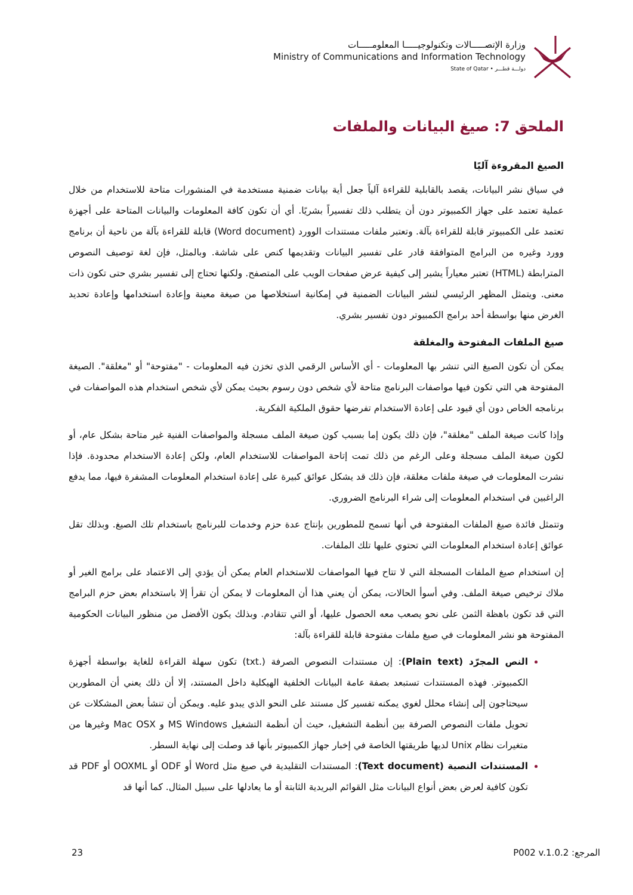وزارة الإتصـــــالات وتكنولوجيـــــا المعلومـــــات
Ministry of Communications and Information Technology
State of Qatar • دولـــة قطـــر
الملحق 7: صيغ البيانات والملفات
الصيغ المقروءة آليًا
في سياق نشر البيانات، يقصد بالقابلية للقراءة آلياً جعل أية بيانات ضمنية مستخدمة في المنشورات متاحة للاستخدام من خلال عملية تعتمد على جهاز الكمبيوتر دون أن يتطلب ذلك تفسيراً بشريًا. أي أن تكون كافة المعلومات والبيانات المتاحة على أجهزة تعتمد على الكمبيوتر قابلة للقراءة بآلة. وتعتبر ملفات مستندات الوورد (Word document) قابلة للقراءة بآلة من ناحية أن برنامج وورد وغيره من البرامج المتوافقة قادر على تفسير البيانات وتقديمها كنص على شاشة. وبالمثل، فإن لغة توصيف النصوص المترابطة (HTML) تعتبر معياراً يشير إلى كيفية عرض صفحات الويب على المتصفح. ولكنها تحتاج إلى تفسير بشري حتى تكون ذات معنى. ويتمثل المظهر الرئيسي لنشر البيانات الضمنية في إمكانية استخلاصها من صيغة معينة وإعادة استخدامها وإعادة تحديد الغرض منها بواسطة أحد برامج الكمبيوتر دون تفسير بشري.
صيغ الملفات المفتوحة والمغلقة
يمكن أن تكون الصيغ التي تنشر بها المعلومات - أي الأساس الرقمي الذي تخزن فيه المعلومات - "مفتوحة" أو "مغلقة". الصيغة المفتوحة هي التي تكون فيها مواصفات البرنامج متاحة لأي شخص دون رسوم بحيث يمكن لأي شخص استخدام هذه المواصفات في برنامجه الخاص دون أي قيود على إعادة الاستخدام تفرضها حقوق الملكية الفكرية.
وإذا كانت صيغة الملف "مغلقة"، فإن ذلك يكون إما بسبب كون صيغة الملف مسجلة والمواصفات الفنية غير متاحة بشكل عام، أو لكون صيغة الملف مسجلة وعلى الرغم من ذلك تمت إتاحة المواصفات للاستخدام العام، ولكن إعادة الاستخدام محدودة. فإذا نشرت المعلومات في صيغة ملفات مغلقة، فإن ذلك قد يشكل عوائق كبيرة على إعادة استخدام المعلومات المشفرة فيها، مما يدفع الراغبين في استخدام المعلومات إلى شراء البرنامج الضروري.
وتتمثل فائدة صيغ الملفات المفتوحة في أنها تسمح للمطورين بإنتاج عدة حزم وخدمات للبرنامج باستخدام تلك الصيغ. وبذلك تقل عوائق إعادة استخدام المعلومات التي تحتوي عليها تلك الملفات.
إن استخدام صيغ الملفات المسجلة التي لا تتاح فيها المواصفات للاستخدام العام يمكن أن يؤدي إلى الاعتماد على برامج الغير أو ملاك ترخيص صيغة الملف. وفي أسوأ الحالات، يمكن أن يعني هذا أن المعلومات لا يمكن أن تقرأ إلا باستخدام بعض حزم البرامج التي قد تكون باهظة الثمن على نحو يصعب معه الحصول عليها، أو التي تتقادم. وبذلك يكون الأفضل من منظور البيانات الحكومية المفتوحة هو نشر المعلومات في صيغ ملفات مفتوحة قابلة للقراءة بآلة:
النص المجرّد (Plain text): إن مستندات النصوص الصرفة (.txt) تكون سهلة القراءة للغاية بواسطة أجهزة الكمبيوتر. فهذه المستندات تستبعد بصفة عامة البيانات الخلفية الهيكلية داخل المستند، إلا أن ذلك يعني أن المطورين سيحتاجون إلى إنشاء محلل لغوي يمكنه تفسير كل مستند على النحو الذي يبدو عليه. ويمكن أن تنشأ بعض المشكلات عن تحويل ملفات النصوص الصرفة بين أنظمة التشغيل، حيث أن أنظمة التشغيل MS Windows و Mac OSX وغيرها من متغيرات نظام Unix لديها طريقتها الخاصة في إخبار جهاز الكمبيوتر بأنها قد وصلت إلى نهاية السطر.
المستندات النصية (Text document): المستندات التقليدية في صيغ مثل Word أو ODF أو OOXML أو PDF قد تكون كافية لعرض بعض أنواع البيانات مثل القوائم البريدية الثابتة أو ما يعادلها على سبيل المثال. كما أنها قد
23 المرجع: P002 v.1.0.2